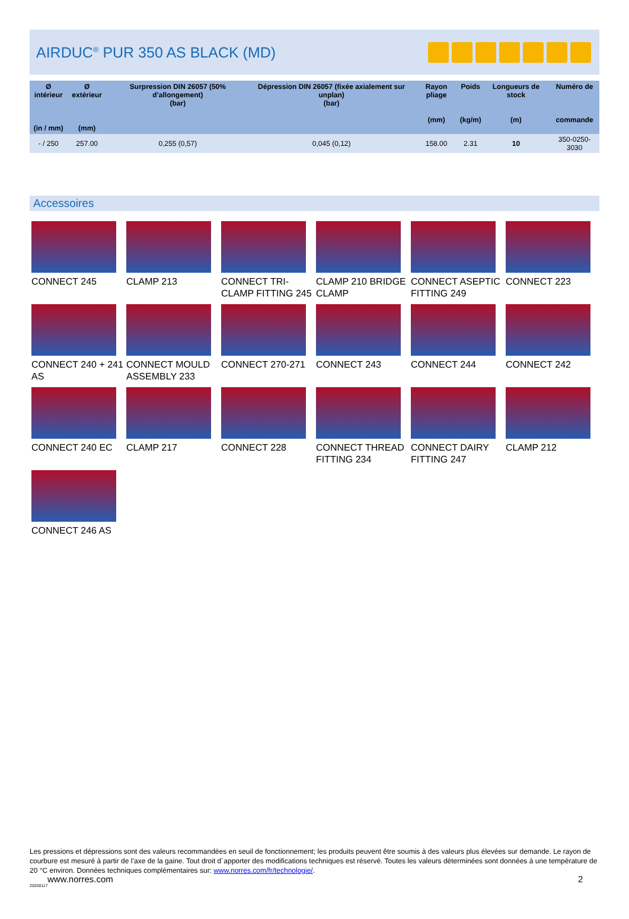AIRDUC<sup>®</sup> PUR 350 AS BLACK (MD)
| Ø intérieur (in / mm) | Ø extérieur (mm) | Surpression DIN 26057 (50% d’allongement) (bar) | Dépression DIN 26057 (fixée axialement sur unplan) (bar) | Rayon pliage (mm) | Poids (kg/m) | Longueurs de stock (m) | Numéro de commande |
| --- | --- | --- | --- | --- | --- | --- | --- |
| - / 250 | 257.00 | 0,255 (0,57) | 0,045 (0,12) | 158.00 | 2.31 | 10 | 350-0250-3030 |
Accessoires
CONNECT 245
CLAMP 213
CONNECT TRI-CLAMP FITTING 245
CLAMP 210 BRIDGE CLAMP
CONNECT ASEPTIC FITTING 249
CONNECT 223
CONNECT 240 + 241 AS
CONNECT MOULD ASSEMBLY 233
CONNECT 270-271
CONNECT 243
CONNECT 244
CONNECT 242
CONNECT 240 EC
CLAMP 217
CONNECT 228
CONNECT THREAD FITTING 234
CONNECT DAIRY FITTING 247
CLAMP 212
CONNECT 246 AS
Les pressions et dépressions sont des valeurs recommandées en seuil de fonctionnement; les produits peuvent être soumis à des valeurs plus élevées sur demande. Le rayon de courbure est mesuré à partir de l’axe de la gaine. Tout droit d´apporter des modifications techniques est réservé. Toutes les valeurs déterminées sont données à une température de 20 °C environ. Données techniques complémentaires sur: www.norres.com/fr/technologie/.
www.norres.com 2
20250117